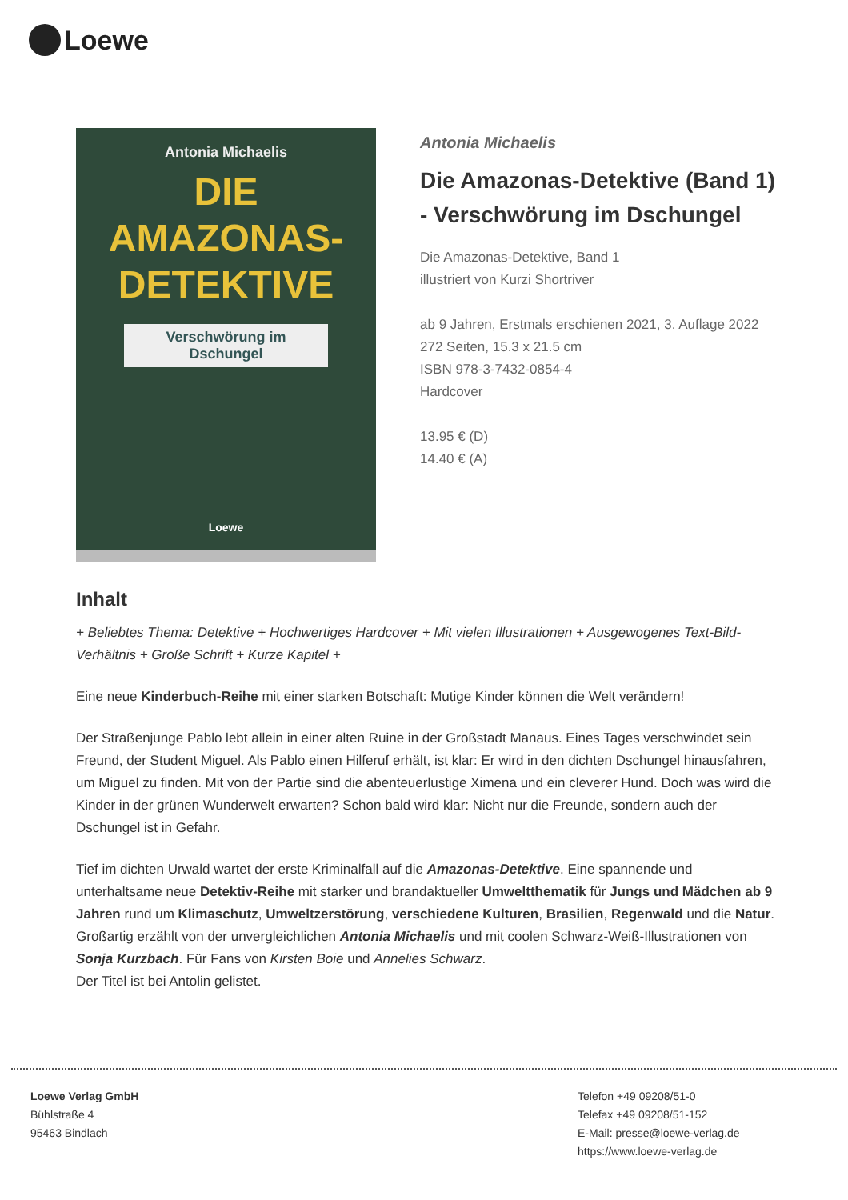Loewe
Antonia Michaelis
DIE
AMAZONAS-
DETEKTIVE
Verschwörung im Dschungel
Loewe
Antonia Michaelis
Die Amazonas-Detektive (Band 1) - Verschwörung im Dschungel
Die Amazonas-Detektive, Band 1
illustriert von Kurzi Shortriver
ab 9 Jahren, Erstmals erschienen 2021, 3. Auflage 2022
272 Seiten, 15.3 x 21.5 cm
ISBN 978-3-7432-0854-4
Hardcover
13.95 € (D)
14.40 € (A)
Inhalt
+ Beliebtes Thema: Detektive + Hochwertiges Hardcover + Mit vielen Illustrationen + Ausgewogenes Text-Bild-Verhältnis + Große Schrift + Kurze Kapitel +
Eine neue Kinderbuch-Reihe mit einer starken Botschaft: Mutige Kinder können die Welt verändern!
Der Straßenjunge Pablo lebt allein in einer alten Ruine in der Großstadt Manaus. Eines Tages verschwindet sein Freund, der Student Miguel. Als Pablo einen Hilferuf erhält, ist klar: Er wird in den dichten Dschungel hinausfahren, um Miguel zu finden. Mit von der Partie sind die abenteuerlustige Ximena und ein cleverer Hund. Doch was wird die Kinder in der grünen Wunderwelt erwarten? Schon bald wird klar: Nicht nur die Freunde, sondern auch der Dschungel ist in Gefahr.
Tief im dichten Urwald wartet der erste Kriminalfall auf die Amazonas-Detektive. Eine spannende und unterhaltsame neue Detektiv-Reihe mit starker und brandaktueller Umweltthematik für Jungs und Mädchen ab 9 Jahren rund um Klimaschutz, Umweltzerstörung, verschiedene Kulturen, Brasilien, Regenwald und die Natur. Großartig erzählt von der unvergleichlichen Antonia Michaelis und mit coolen Schwarz-Weiß-Illustrationen von Sonja Kurzbach. Für Fans von Kirsten Boie und Annelies Schwarz.
Der Titel ist bei Antolin gelistet.
Loewe Verlag GmbH
Bühlstraße 4
95463 Bindlach
Telefon +49 09208/51-0
Telefax +49 09208/51-152
E-Mail: presse@loewe-verlag.de
https://www.loewe-verlag.de